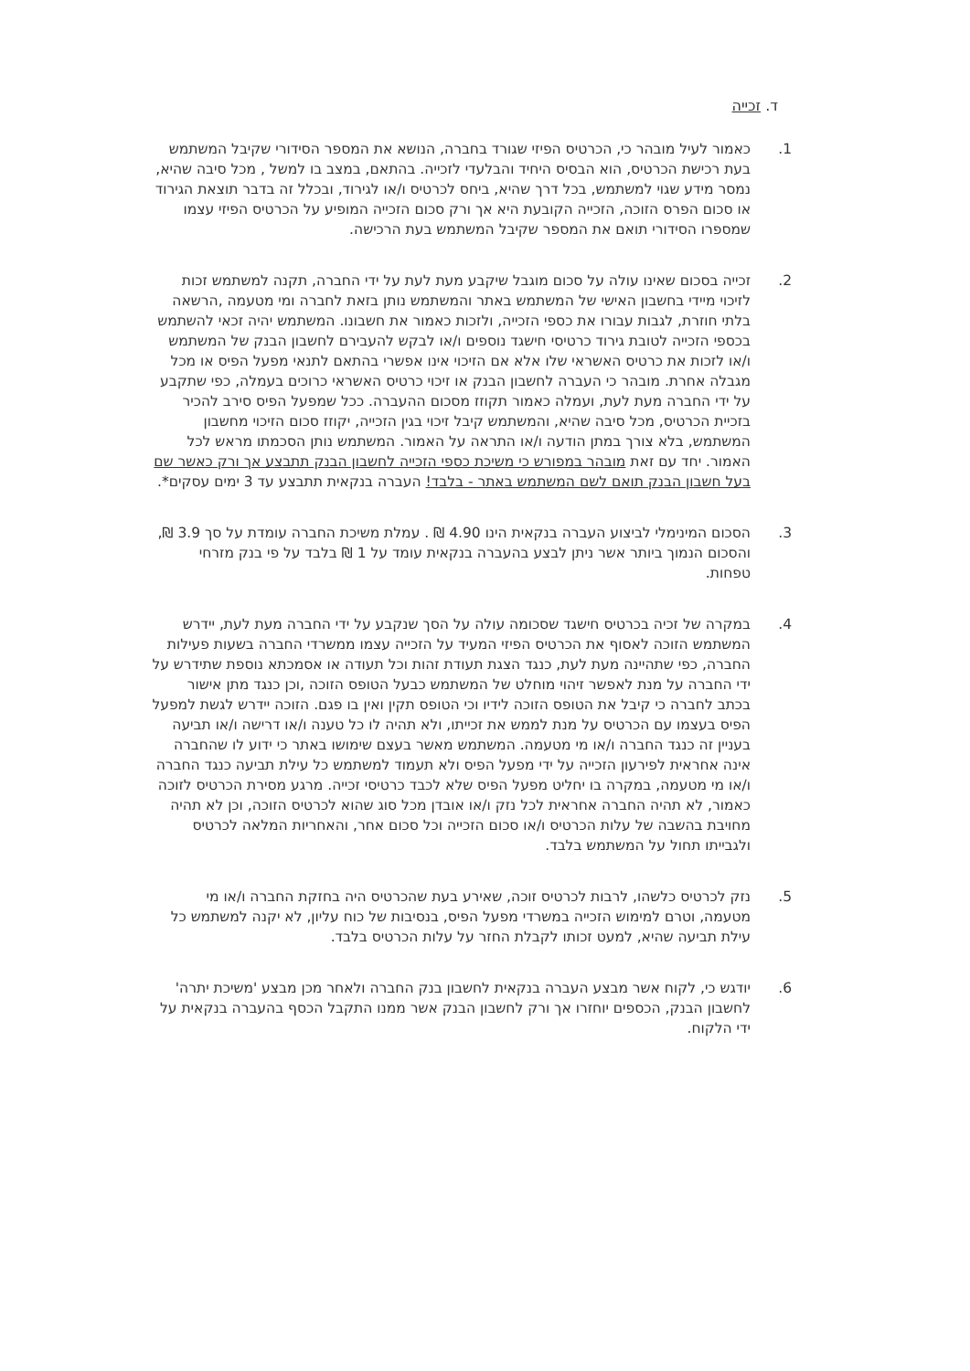ד. זכייה
1. כאמור לעיל מובהר כי, הכרטיס הפיזי שגורד בחברה, הנושא את המספר הסידורי שקיבל המשתמש בעת רכישת הכרטיס, הוא הבסיס היחיד והבלעדי לזכייה. בהתאם, במצב בו למשל , מכל סיבה שהיא, נמסר מידע שגוי למשתמש, בכל דרך שהיא, ביחס לכרטיס ו/או לגירוד, ובכלל זה בדבר תוצאת הגירוד או סכום הפרס הזוכה, הזכייה הקובעת היא אך ורק סכום הזכייה המופיע על הכרטיס הפיזי עצמו שמספרו הסידורי תואם את המספר שקיבל המשתמש בעת הרכישה.
2. זכייה בסכום שאינו עולה על סכום מוגבל שיקבע מעת לעת על ידי החברה, תקנה למשתמש זכות לזיכוי מיידי בחשבון האישי של המשתמש באתר והמשתמש נותן בזאת לחברה ומי מטעמה ,הרשאה בלתי חוזרת, לגבות עבורו את כספי הזכייה, ולזכות כאמור את חשבונו. המשתמש יהיה זכאי להשתמש בכספי הזכייה לטובת גירוד כרטיסי חישגד נוספים ו/או לבקש להעבירם לחשבון הבנק של המשתמש ו/או לזכות את כרטיס האשראי שלו אלא אם הזיכוי אינו אפשרי בהתאם לתנאי מפעל הפיס או מכל מגבלה אחרת. מובהר כי העברה לחשבון הבנק או זיכוי כרטיס האשראי כרוכים בעמלה, כפי שתקבע על ידי החברה מעת לעת, ועמלה כאמור תקוזז מסכום ההעברה. ככל שמפעל הפיס סירב להכיר בזכיית הכרטיס, מכל סיבה שהיא, והמשתמש קיבל זיכוי בגין הזכייה, יקוזז סכום הזיכוי מחשבון המשתמש, בלא צורך במתן הודעה ו/או התראה על האמור. המשתמש נותן הסכמתו מראש לכל האמור. יחד עם זאת מובהר במפורש כי משיכת כספי הזכייה לחשבון הבנק תתבצע אך ורק כאשר שם בעל חשבון הבנק תואם לשם המשתמש באתר - בלבד! העברה בנקאית תתבצע עד 3 ימים עסקים*.
3. הסכום המינימלי לביצוע העברה בנקאית הינו 4.90 ₪ . עמלת משיכת החברה עומדת על סך 3.9 ₪, והסכום הנמוך ביותר אשר ניתן לבצע בהעברה בנקאית עומד על 1 ₪ בלבד על פי בנק מזרחי טפחות.
4. במקרה של זכיה בכרטיס חישגד שסכומה עולה על הסך שנקבע על ידי החברה מעת לעת, יידרש המשתמש הזוכה לאסוף את הכרטיס הפיזי המעיד על הזכייה עצמו ממשרדי החברה בשעות פעילות החברה, כפי שתהיינה מעת לעת, כנגד הצגת תעודת זהות וכל תעודה או אסמכתא נוספת שתידרש על ידי החברה על מנת לאפשר זיהוי מוחלט של המשתמש כבעל הטופס הזוכה ,וכן כנגד מתן אישור בכתב לחברה כי קיבל את הטופס הזוכה לידיו וכי הטופס תקין ואין בו פגם. הזוכה יידרש לגשת למפעל הפיס בעצמו עם הכרטיס על מנת לממש את זכייתו, ולא תהיה לו כל טענה ו/או דרישה ו/או תביעה בעניין זה כנגד החברה ו/או מי מטעמה. המשתמש מאשר בעצם שימושו באתר כי ידוע לו שהחברה אינה אחראית לפירעון הזכייה על ידי מפעל הפיס ולא תעמוד למשתמש כל עילת תביעה כנגד החברה ו/או מי מטעמה, במקרה בו יחליט מפעל הפיס שלא לכבד כרטיסי זכייה. מרגע מסירת הכרטיס לזוכה כאמור, לא תהיה החברה אחראית לכל נזק ו/או אובדן מכל סוג שהוא לכרטיס הזוכה, וכן לא תהיה מחויבת בהשבה של עלות הכרטיס ו/או סכום הזכייה וכל סכום אחר, והאחריות המלאה לכרטיס ולגבייתו תחול על המשתמש בלבד.
5. נזק לכרטיס כלשהו, לרבות לכרטיס זוכה, שאירע בעת שהכרטיס היה בחזקת החברה ו/או מי מטעמה, וטרם למימוש הזכייה במשרדי מפעל הפיס, בנסיבות של כוח עליון, לא יקנה למשתמש כל עילת תביעה שהיא, למעט זכותו לקבלת החזר על עלות הכרטיס בלבד.
6. יודגש כי, לקוח אשר מבצע העברה בנקאית לחשבון בנק החברה ולאחר מכן מבצע 'משיכת יתרה' לחשבון הבנק, הכספים יוחזרו אך ורק לחשבון הבנק אשר ממנו התקבל הכסף בהעברה בנקאית על ידי הלקוח.